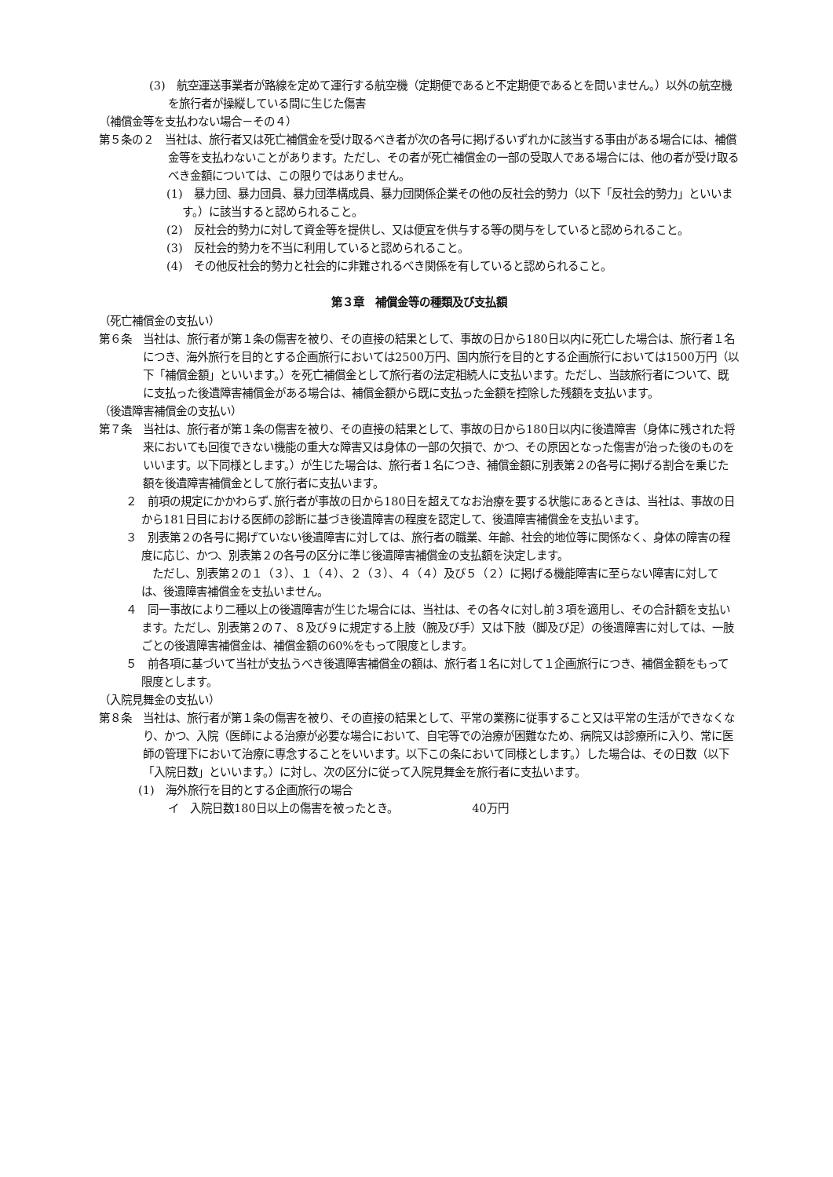(3)　航空運送事業者が路線を定めて運行する航空機（定期便であると不定期便であるとを問いません。）以外の航空機を旅行者が操縦している間に生じた傷害
（補償金等を支払わない場合－その４）
第５条の２　当社は、旅行者又は死亡補償金を受け取るべき者が次の各号に掲げるいずれかに該当する事由がある場合には、補償金等を支払わないことがあります。ただし、その者が死亡補償金の一部の受取人である場合には、他の者が受け取るべき金額については、この限りではありません。
(1)　暴力団、暴力団員、暴力団準構成員、暴力団関係企業その他の反社会的勢力（以下「反社会的勢力」といいます。）に該当すると認められること。
(2)　反社会的勢力に対して資金等を提供し、又は便宜を供与する等の関与をしていると認められること。
(3)　反社会的勢力を不当に利用していると認められること。
(4)　その他反社会的勢力と社会的に非難されるべき関係を有していると認められること。
第３章　補償金等の種類及び支払額
（死亡補償金の支払い）
第６条　当社は、旅行者が第１条の傷害を被り、その直接の結果として、事故の日から180日以内に死亡した場合は、旅行者１名につき、海外旅行を目的とする企画旅行においては2500万円、国内旅行を目的とする企画旅行においては1500万円（以下「補償金額」といいます。）を死亡補償金として旅行者の法定相続人に支払います。ただし、当該旅行者について、既に支払った後遺障害補償金がある場合は、補償金額から既に支払った金額を控除した残額を支払います。
（後遺障害補償金の支払い）
第７条　当社は、旅行者が第１条の傷害を被り、その直接の結果として、事故の日から180日以内に後遺障害（身体に残された将来においても回復できない機能の重大な障害又は身体の一部の欠損で、かつ、その原因となった傷害が治った後のものをいいます。以下同様とします。）が生じた場合は、旅行者１名につき、補償金額に別表第２の各号に掲げる割合を乗じた額を後遺障害補償金として旅行者に支払います。
２　前項の規定にかかわらず､旅行者が事故の日から180日を超えてなお治療を要する状態にあるときは、当社は、事故の日から181日目における医師の診断に基づき後遺障害の程度を認定して、後遺障害補償金を支払います。
３　別表第２の各号に掲げていない後遺障害に対しては、旅行者の職業、年齢、社会的地位等に関係なく、身体の障害の程度に応じ、かつ、別表第２の各号の区分に準じ後遺障害補償金の支払額を決定します。
　ただし、別表第２の１（３）、１（４）、２（３）、４（４）及び５（２）に掲げる機能障害に至らない障害に対しては、後遺障害補償金を支払いません。
４　同一事故により二種以上の後遺障害が生じた場合には、当社は、その各々に対し前３項を適用し、その合計額を支払います。ただし、別表第２の７、８及び９に規定する上肢（腕及び手）又は下肢（脚及び足）の後遺障害に対しては、一肢ごとの後遺障害補償金は、補償金額の60%をもって限度とします。
５　前各項に基づいて当社が支払うべき後遺障害補償金の額は、旅行者１名に対して１企画旅行につき、補償金額をもって限度とします。
（入院見舞金の支払い）
第８条　当社は、旅行者が第１条の傷害を被り、その直接の結果として、平常の業務に従事すること又は平常の生活ができなくなり、かつ、入院（医師による治療が必要な場合において、自宅等での治療が困難なため、病院又は診療所に入り、常に医師の管理下において治療に専念することをいいます。以下この条において同様とします。）した場合は、その日数（以下「入院日数」といいます。）に対し、次の区分に従って入院見舞金を旅行者に支払います。
(1)　海外旅行を目的とする企画旅行の場合
イ　入院日数180日以上の傷害を被ったとき。 40万円